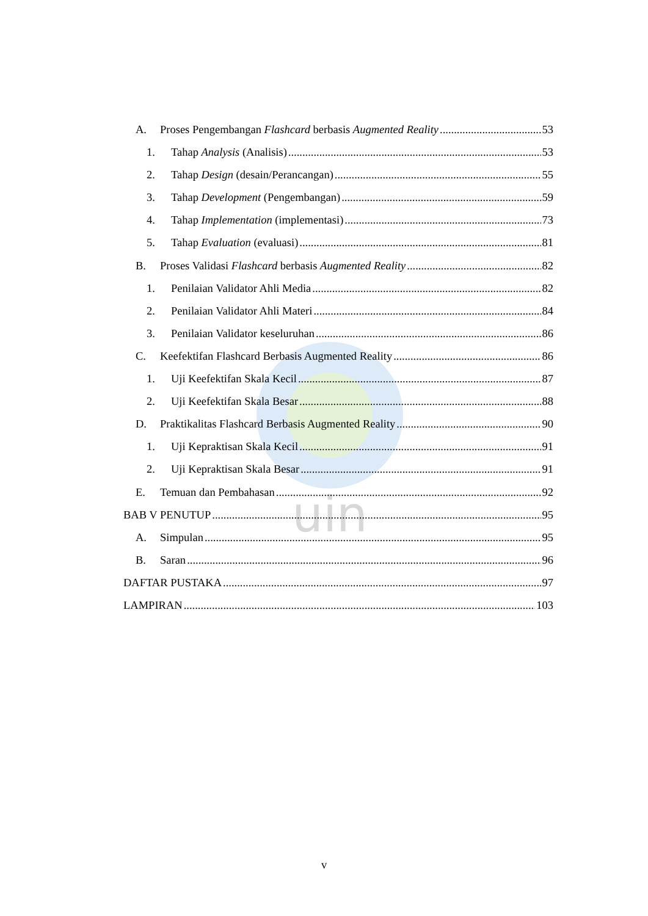uin
A. Proses Pengembangan Flashcard berbasis Augmented Reality 53
1. Tahap Analysis (Analisis) 53
2. Tahap Design (desain/Perancangan) 55
3. Tahap Development (Pengembangan) 59
4. Tahap Implementation (implementasi) 73
5. Tahap Evaluation (evaluasi) 81
B. Proses Validasi Flashcard berbasis Augmented Reality 82
1. Penilaian Validator Ahli Media 82
2. Penilaian Validator Ahli Materi 84
3. Penilaian Validator keseluruhan 86
C. Keefektifan Flashcard Berbasis Augmented Reality 86
1. Uji Keefektifan Skala Kecil 87
2. Uji Keefektifan Skala Besar 88
D. Praktikalitas Flashcard Berbasis Augmented Reality 90
1. Uji Kepraktisan Skala Kecil 91
2. Uji Kepraktisan Skala Besar 91
E. Temuan dan Pembahasan 92
BAB V PENUTUP 95
A. Simpulan 95
B. Saran 96
DAFTAR PUSTAKA 97
LAMPIRAN 103
v